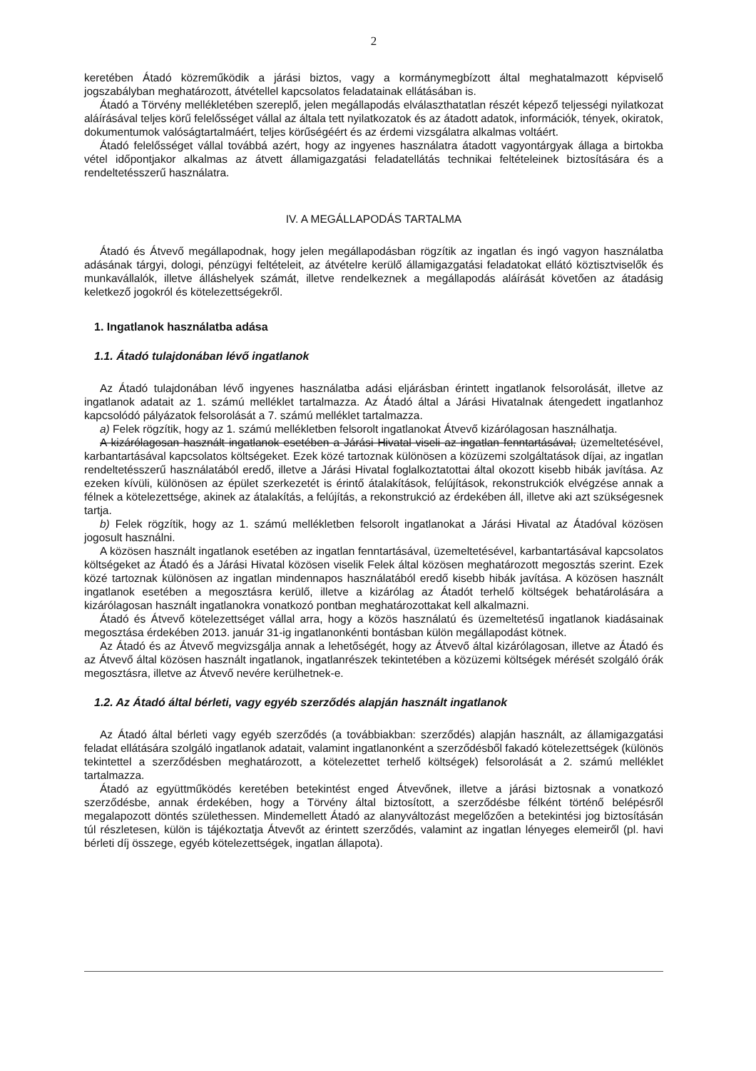2
keretében Átadó közreműködik a járási biztos, vagy a kormánymegbízott által meghatalmazott képviselő jogszabályban meghatározott, átvétellel kapcsolatos feladatainak ellátásában is.
Átadó a Törvény mellékletében szereplő, jelen megállapodás elválaszthatatlan részét képező teljességi nyilatkozat aláírásával teljes körű felelősséget vállal az általa tett nyilatkozatok és az átadott adatok, információk, tények, okiratok, dokumentumok valóságtartalmáért, teljes körűségéért és az érdemi vizsgálatra alkalmas voltáért.
Átadó felelősséget vállal továbbá azért, hogy az ingyenes használatra átadott vagyontárgyak állaga a birtokba vétel időpontjakor alkalmas az átvett államigazgatási feladatellátás technikai feltételeinek biztosítására és a rendeltetésszerű használatra.
IV. A MEGÁLLAPODÁS TARTALMA
Átadó és Átvevő megállapodnak, hogy jelen megállapodásban rögzítik az ingatlan és ingó vagyon használatba adásának tárgyi, dologi, pénzügyi feltételeit, az átvételre kerülő államigazgatási feladatokat ellátó köztisztviselők és munkavállalók, illetve álláshelyek számát, illetve rendelkeznek a megállapodás aláírását követően az átadásig keletkező jogokról és kötelezettségekről.
1. Ingatlanok használatba adása
1.1. Átadó tulajdonában lévő ingatlanok
Az Átadó tulajdonában lévő ingyenes használatba adási eljárásban érintett ingatlanok felsorolását, illetve az ingatlanok adatait az 1. számú melléklet tartalmazza. Az Átadó által a Járási Hivatalnak átengedett ingatlanhoz kapcsolódó pályázatok felsorolását a 7. számú melléklet tartalmazza.
a) Felek rögzítik, hogy az 1. számú mellékletben felsorolt ingatlanokat Átvevő kizárólagosan használhatja.
A kizárólagosan használt ingatlanok esetében a Járási Hivatal viseli az ingatlan fenntartásával, üzemeltetésével, karbantartásával kapcsolatos költségeket. Ezek közé tartoznak különösen a közüzemi szolgáltatások díjai, az ingatlan rendeltetésszerű használatából eredő, illetve a Járási Hivatal foglalkoztatottai által okozott kisebb hibák javítása. Az ezeken kívüli, különösen az épület szerkezetét is érintő átalakítások, felújítások, rekonstrukciók elvégzése annak a félnek a kötelezettsége, akinek az átalakítás, a felújítás, a rekonstrukció az érdekében áll, illetve aki azt szükségesnek tartja.
b) Felek rögzítik, hogy az 1. számú mellékletben felsorolt ingatlanokat a Járási Hivatal az Átadóval közösen jogosult használni.
A közösen használt ingatlanok esetében az ingatlan fenntartásával, üzemeltetésével, karbantartásával kapcsolatos költségeket az Átadó és a Járási Hivatal közösen viselik Felek által közösen meghatározott megosztás szerint. Ezek közé tartoznak különösen az ingatlan mindennapos használatából eredő kisebb hibák javítása. A közösen használt ingatlanok esetében a megosztásra kerülő, illetve a kizárólag az Átadót terhelő költségek behatárolására a kizárólagosan használt ingatlanokra vonatkozó pontban meghatározottakat kell alkalmazni.
Átadó és Átvevő kötelezettséget vállal arra, hogy a közös használatú és üzemeltetésű ingatlanok kiadásainak megosztása érdekében 2013. január 31-ig ingatlanonkénti bontásban külön megállapodást kötnek.
Az Átadó és az Átvevő megvizsgálja annak a lehetőségét, hogy az Átvevő által kizárólagosan, illetve az Átadó és az Átvevő által közösen használt ingatlanok, ingatlanrészek tekintetében a közüzemi költségek mérését szolgáló órák megosztásra, illetve az Átvevő nevére kerülhetnek-e.
1.2. Az Átadó által bérleti, vagy egyéb szerződés alapján használt ingatlanok
Az Átadó által bérleti vagy egyéb szerződés (a továbbiakban: szerződés) alapján használt, az államigazgatási feladat ellátására szolgáló ingatlanok adatait, valamint ingatlanonként a szerződésből fakadó kötelezettségek (különös tekintettel a szerződésben meghatározott, a kötelezettet terhelő költségek) felsorolását a 2. számú melléklet tartalmazza.
Átadó az együttműködés keretében betekintést enged Átvevőnek, illetve a járási biztosnak a vonatkozó szerződésbe, annak érdekében, hogy a Törvény által biztosított, a szerződésbe félként történő belépésről megalapozott döntés születhessen. Mindemellett Átadó az alanyváltozást megelőzően a betekintési jog biztosításán túl részletesen, külön is tájékoztatja Átvevőt az érintett szerződés, valamint az ingatlan lényeges elemeiről (pl. havi bérleti díj összege, egyéb kötelezettségek, ingatlan állapota).